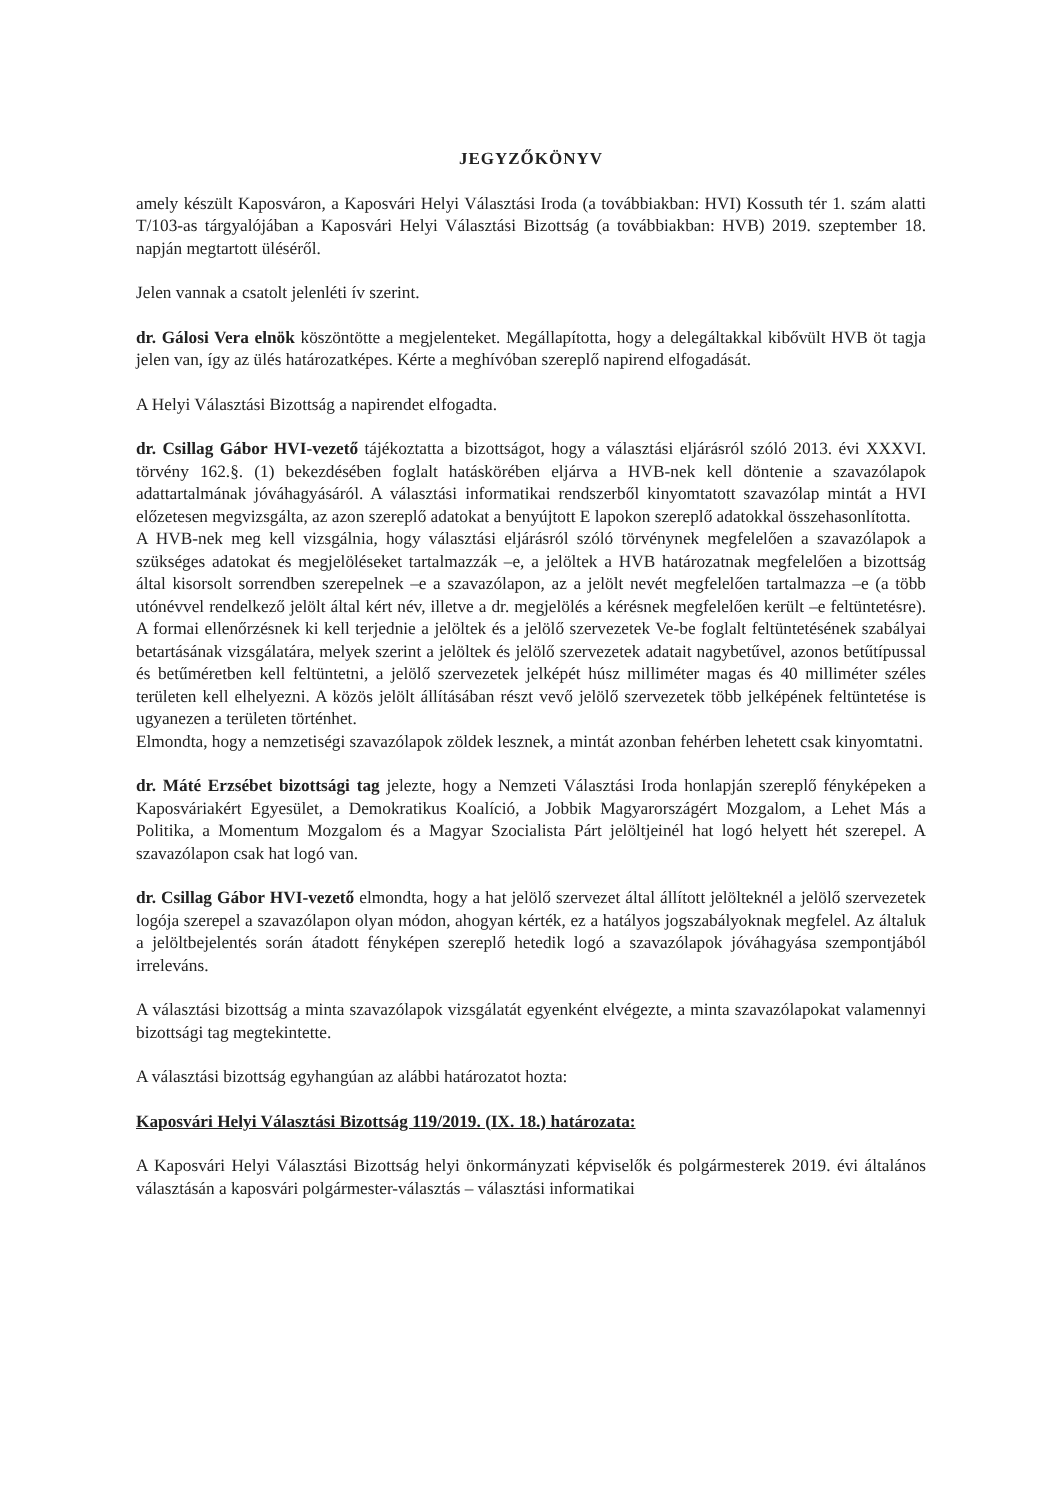JEGYZŐKÖNYV
amely készült Kaposváron, a Kaposvári Helyi Választási Iroda (a továbbiakban: HVI) Kossuth tér 1. szám alatti T/103-as tárgyalójában a Kaposvári Helyi Választási Bizottság (a továbbiakban: HVB) 2019. szeptember 18. napján megtartott üléséről.
Jelen vannak a csatolt jelenléti ív szerint.
dr. Gálosi Vera elnök köszöntötte a megjelenteket. Megállapította, hogy a delegáltakkal kibővült HVB öt tagja jelen van, így az ülés határozatképes. Kérte a meghívóban szereplő napirend elfogadását.
A Helyi Választási Bizottság a napirendet elfogadta.
dr. Csillag Gábor HVI-vezető tájékoztatta a bizottságot, hogy a választási eljárásról szóló 2013. évi XXXVI. törvény 162.§. (1) bekezdésében foglalt hatáskörében eljárva a HVB-nek kell döntenie a szavazólapok adattartalmának jóváhagyásáról. A választási informatikai rendszerből kinyomtatott szavazólap mintát a HVI előzetesen megvizsgálta, az azon szereplő adatokat a benyújtott E lapokon szereplő adatokkal összehasonlította.
A HVB-nek meg kell vizsgálnia, hogy választási eljárásról szóló törvénynek megfelelően a szavazólapok a szükséges adatokat és megjelöléseket tartalmazzák –e, a jelöltek a HVB határozatnak megfelelően a bizottság által kisorsolt sorrendben szerepelnek –e a szavazólapon, az a jelölt nevét megfelelően tartalmazza –e (a több utónévvel rendelkező jelölt által kért név, illetve a dr. megjelölés a kérésnek megfelelően került –e feltüntetésre). A formai ellenőrzésnek ki kell terjednie a jelöltek és a jelölő szervezetek Ve-be foglalt feltüntetésének szabályai betartásának vizsgálatára, melyek szerint a jelöltek és jelölő szervezetek adatait nagybetűvel, azonos betűtípussal és betűméretben kell feltüntetni, a jelölő szervezetek jelképét húsz milliméter magas és 40 milliméter széles területen kell elhelyezni. A közös jelölt állításában részt vevő jelölő szervezetek több jelképének feltüntetése is ugyanezen a területen történhet.
Elmondta, hogy a nemzetiségi szavazólapok zöldek lesznek, a mintát azonban fehérben lehetett csak kinyomtatni.
dr. Máté Erzsébet bizottsági tag jelezte, hogy a Nemzeti Választási Iroda honlapján szereplő fényképeken a Kaposváriakért Egyesület, a Demokratikus Koalíció, a Jobbik Magyarországért Mozgalom, a Lehet Más a Politika, a Momentum Mozgalom és a Magyar Szocialista Párt jelöltjeinél hat logó helyett hét szerepel. A szavazólapon csak hat logó van.
dr. Csillag Gábor HVI-vezető elmondta, hogy a hat jelölő szervezet által állított jelölteknél a jelölő szervezetek logója szerepel a szavazólapon olyan módon, ahogyan kérték, ez a hatályos jogszabályoknak megfelel. Az általuk a jelöltbejelentés során átadott fényképen szereplő hetedik logó a szavazólapok jóváhagyása szempontjából irreleváns.
A választási bizottság a minta szavazólapok vizsgálatát egyenként elvégezte, a minta szavazólapokat valamennyi bizottsági tag megtekintette.
A választási bizottság egyhangúan az alábbi határozatot hozta:
Kaposvári Helyi Választási Bizottság 119/2019. (IX. 18.) határozata:
A Kaposvári Helyi Választási Bizottság helyi önkormányzati képviselők és polgármesterek 2019. évi általános választásán a kaposvári polgármester-választás – választási informatikai